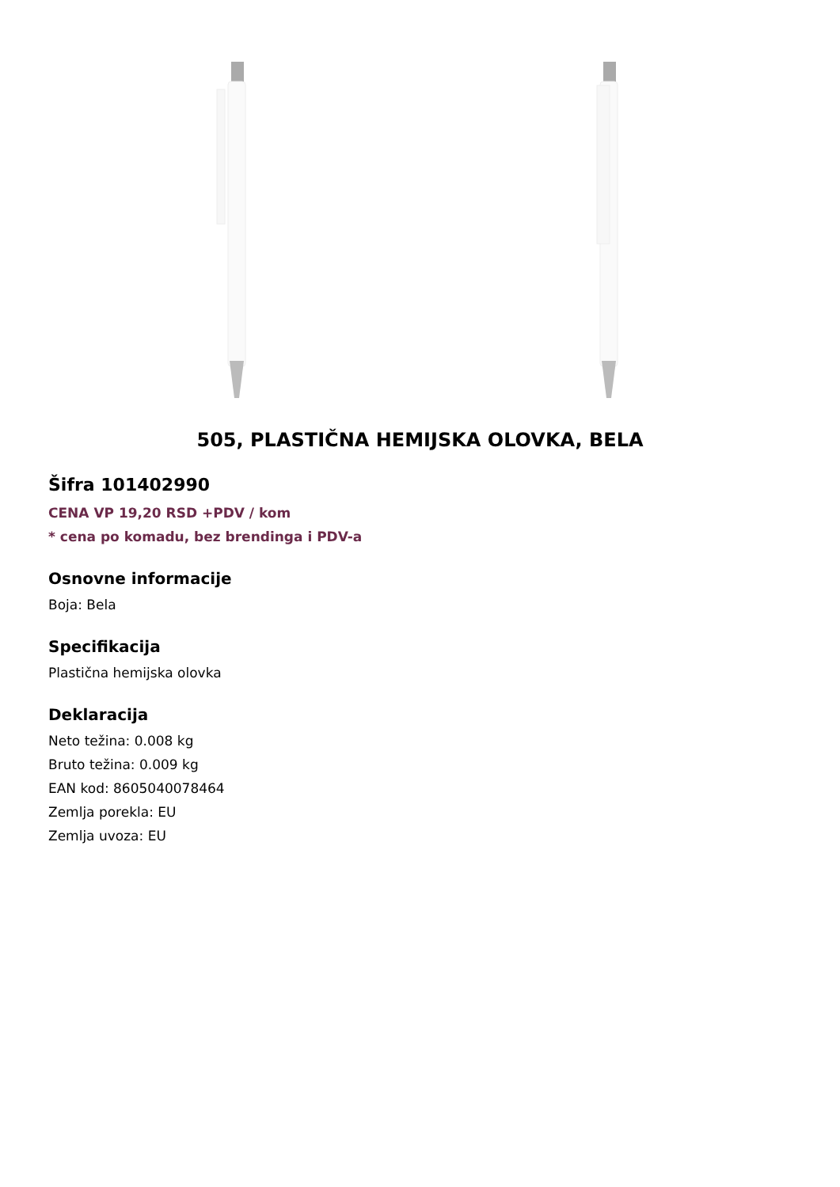505, PLASTIČNA HEMIJSKA OLOVKA, BELA
Šifra 101402990
CENA VP 19,20 RSD +PDV / kom
* cena po komadu, bez brendinga i PDV-a
Osnovne informacije
Boja: Bela
Specifikacija
Plastična hemijska olovka
Deklaracija
Neto težina: 0.008 kg
Bruto težina: 0.009 kg
EAN kod: 8605040078464
Zemlja porekla: EU
Zemlja uvoza: EU